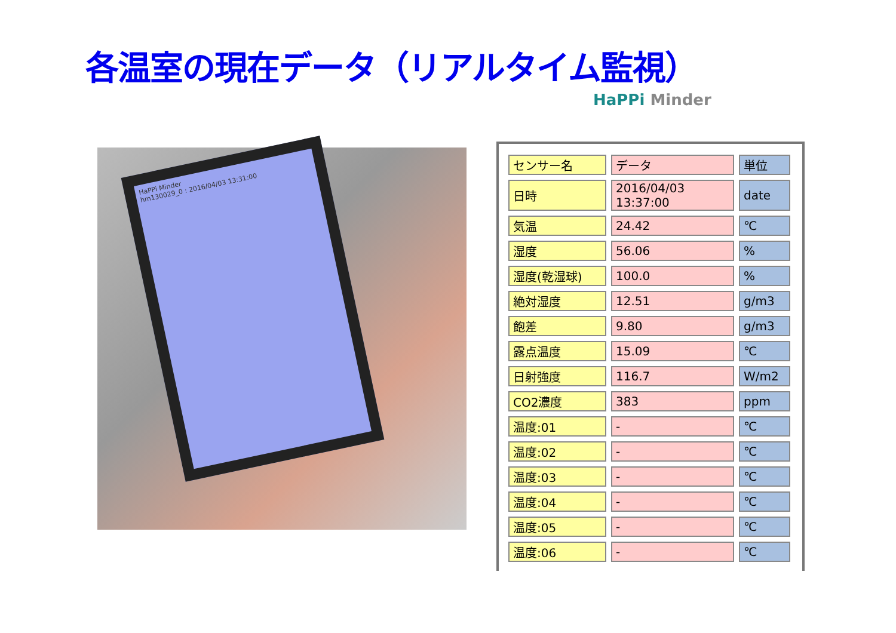各温室の現在データ（リアルタイム監視）
HaPPi Minder
HaPPi Minder
hm130029_0 : 2016/04/03 13:31:00
| センサー名 | データ | 単位 |
| 日時 | 2016/04/03 13:37:00 | date |
| 気温 | 24.42 | ℃ |
| 湿度 | 56.06 | % |
| 湿度(乾湿球) | 100.0 | % |
| 絶対湿度 | 12.51 | g/m3 |
| 飽差 | 9.80 | g/m3 |
| 露点温度 | 15.09 | ℃ |
| 日射強度 | 116.7 | W/m2 |
| CO2濃度 | 383 | ppm |
| 温度:01 | - | ℃ |
| 温度:02 | - | ℃ |
| 温度:03 | - | ℃ |
| 温度:04 | - | ℃ |
| 温度:05 | - | ℃ |
| 温度:06 | - | ℃ |